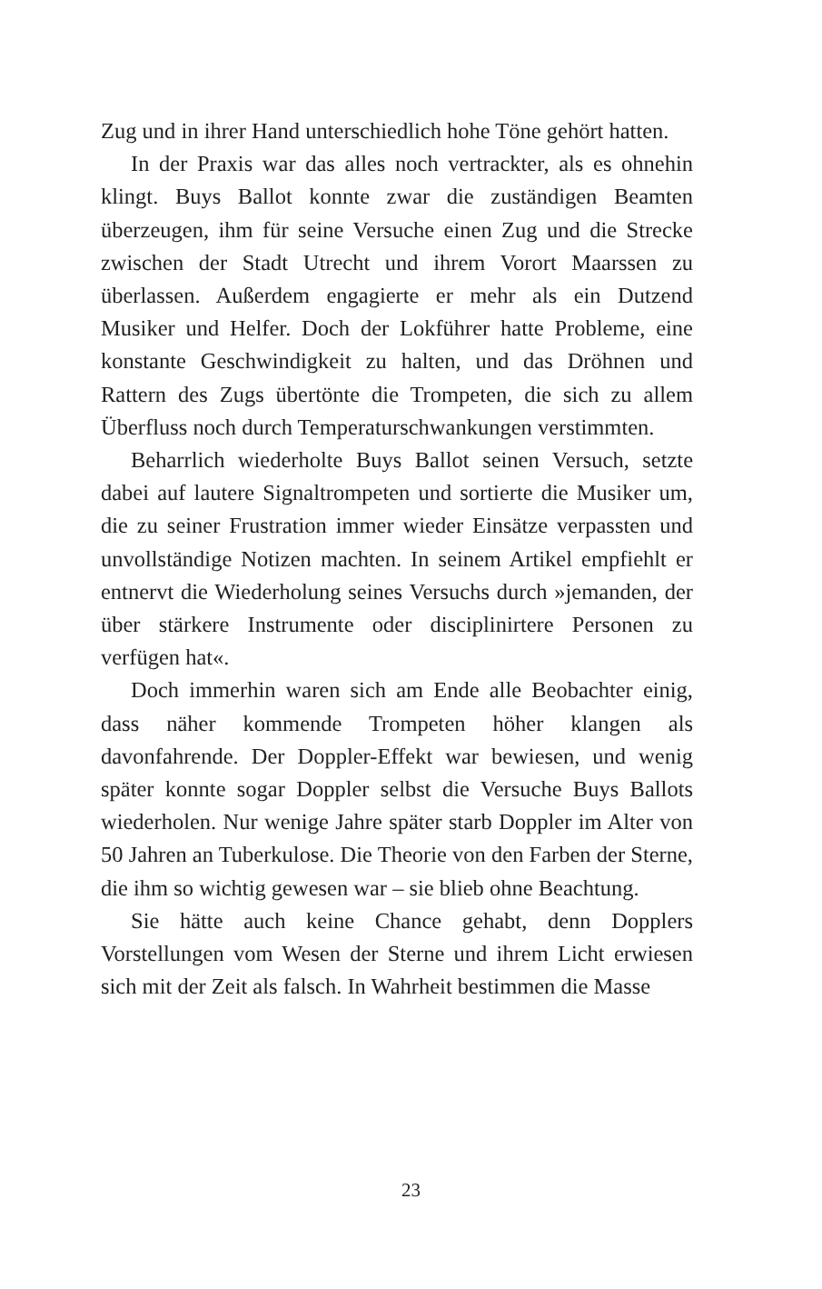Zug und in ihrer Hand unterschiedlich hohe Töne gehört hatten.
In der Praxis war das alles noch vertrackter, als es ohnehin klingt. Buys Ballot konnte zwar die zuständigen Beamten überzeugen, ihm für seine Versuche einen Zug und die Strecke zwischen der Stadt Utrecht und ihrem Vorort Maarssen zu überlassen. Außerdem engagierte er mehr als ein Dutzend Musiker und Helfer. Doch der Lokführer hatte Probleme, eine konstante Geschwindigkeit zu halten, und das Dröhnen und Rattern des Zugs übertönte die Trompeten, die sich zu allem Überfluss noch durch Temperaturschwankungen verstimmten.
Beharrlich wiederholte Buys Ballot seinen Versuch, setzte dabei auf lautere Signaltrompeten und sortierte die Musiker um, die zu seiner Frustration immer wieder Einsätze verpassten und unvollständige Notizen machten. In seinem Artikel empfiehlt er entnervt die Wiederholung seines Versuchs durch »jemanden, der über stärkere Instrumente oder disciplinirtere Personen zu verfügen hat«.
Doch immerhin waren sich am Ende alle Beobachter einig, dass näher kommende Trompeten höher klangen als davonfahrende. Der Doppler-Effekt war bewiesen, und wenig später konnte sogar Doppler selbst die Versuche Buys Ballots wiederholen. Nur wenige Jahre später starb Doppler im Alter von 50 Jahren an Tuberkulose. Die Theorie von den Farben der Sterne, die ihm so wichtig gewesen war – sie blieb ohne Beachtung.
Sie hätte auch keine Chance gehabt, denn Dopplers Vorstellungen vom Wesen der Sterne und ihrem Licht erwiesen sich mit der Zeit als falsch. In Wahrheit bestimmen die Masse
23